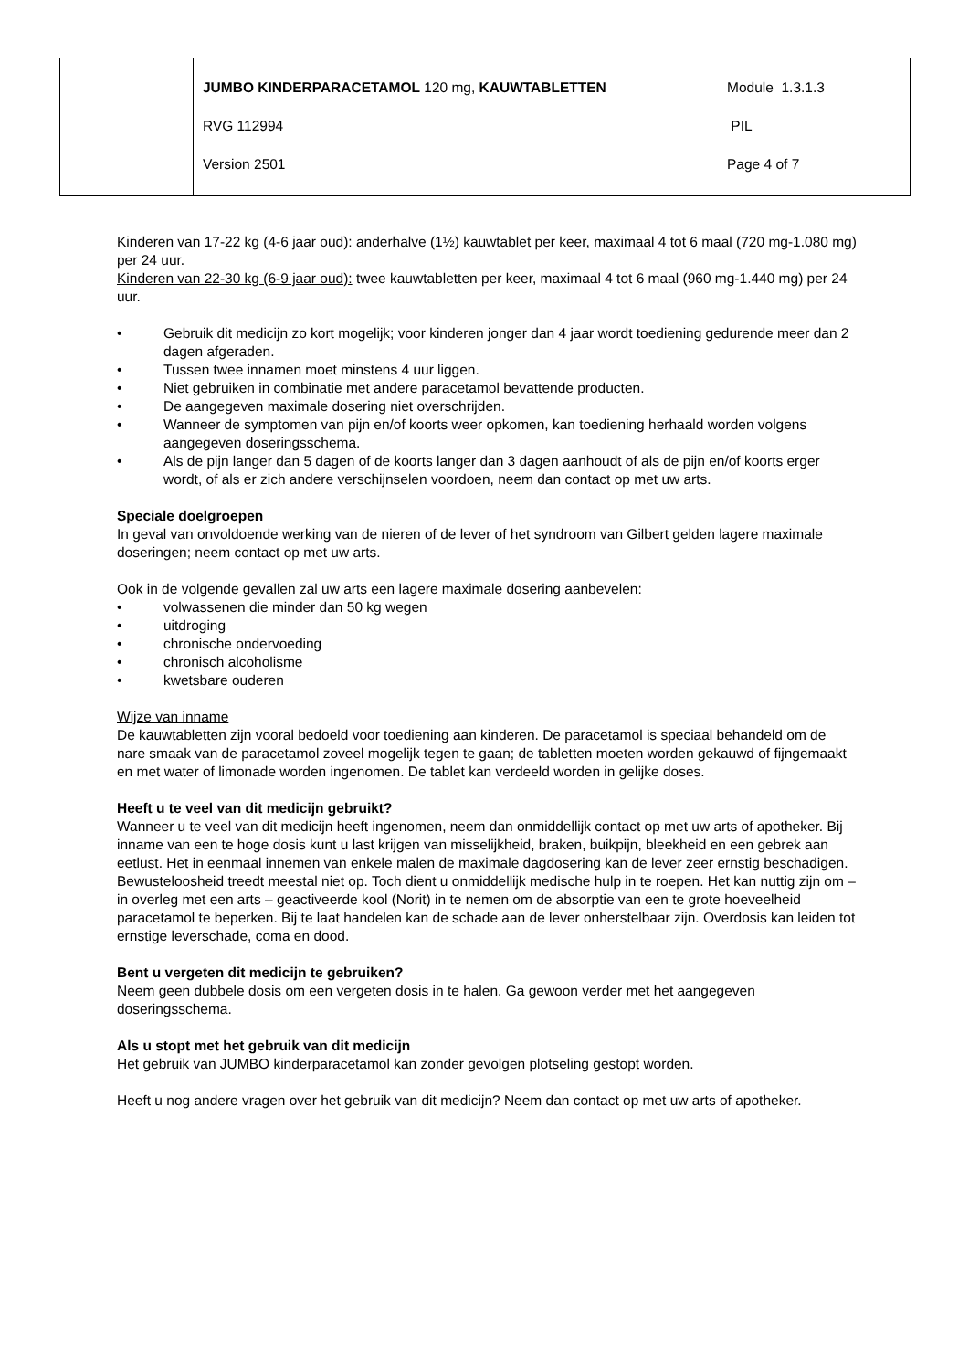| | / JUMBO KINDERPARACETAMOL 120 mg, KAUWTABLETTEN / Module 1.3.1.3 / / RVG 112994 / PIL / / Version 2501 / Page 4 of 7 / |
Kinderen van 17-22 kg (4-6 jaar oud): anderhalve (1½) kauwtablet per keer, maximaal 4 tot 6 maal (720 mg-1.080 mg) per 24 uur.
Kinderen van 22-30 kg (6-9 jaar oud): twee kauwtabletten per keer, maximaal 4 tot 6 maal (960 mg-1.440 mg) per 24 uur.
• Gebruik dit medicijn zo kort mogelijk; voor kinderen jonger dan 4 jaar wordt toediening gedurende meer dan 2 dagen afgeraden.
• Tussen twee innamen moet minstens 4 uur liggen.
• Niet gebruiken in combinatie met andere paracetamol bevattende producten.
• De aangegeven maximale dosering niet overschrijden.
• Wanneer de symptomen van pijn en/of koorts weer opkomen, kan toediening herhaald worden volgens aangegeven doseringsschema.
• Als de pijn langer dan 5 dagen of de koorts langer dan 3 dagen aanhoudt of als de pijn en/of koorts erger wordt, of als er zich andere verschijnselen voordoen, neem dan contact op met uw arts.
Speciale doelgroepen
In geval van onvoldoende werking van de nieren of de lever of het syndroom van Gilbert gelden lagere maximale doseringen; neem contact op met uw arts.
Ook in de volgende gevallen zal uw arts een lagere maximale dosering aanbevelen:
• volwassenen die minder dan 50 kg wegen
• uitdroging
• chronische ondervoeding
• chronisch alcoholisme
• kwetsbare ouderen
Wijze van inname
De kauwtabletten zijn vooral bedoeld voor toediening aan kinderen. De paracetamol is speciaal behandeld om de nare smaak van de paracetamol zoveel mogelijk tegen te gaan; de tabletten moeten worden gekauwd of fijngemaakt en met water of limonade worden ingenomen. De tablet kan verdeeld worden in gelijke doses.
Heeft u te veel van dit medicijn gebruikt?
Wanneer u te veel van dit medicijn heeft ingenomen, neem dan onmiddellijk contact op met uw arts of apotheker. Bij inname van een te hoge dosis kunt u last krijgen van misselijkheid, braken, buikpijn, bleekheid en een gebrek aan eetlust. Het in eenmaal innemen van enkele malen de maximale dagdosering kan de lever zeer ernstig beschadigen. Bewusteloosheid treedt meestal niet op. Toch dient u onmiddellijk medische hulp in te roepen. Het kan nuttig zijn om – in overleg met een arts – geactiveerde kool (Norit) in te nemen om de absorptie van een te grote hoeveelheid paracetamol te beperken. Bij te laat handelen kan de schade aan de lever onherstelbaar zijn. Overdosis kan leiden tot ernstige leverschade, coma en dood.
Bent u vergeten dit medicijn te gebruiken?
Neem geen dubbele dosis om een vergeten dosis in te halen. Ga gewoon verder met het aangegeven doseringsschema.
Als u stopt met het gebruik van dit medicijn
Het gebruik van JUMBO kinderparacetamol kan zonder gevolgen plotseling gestopt worden.
Heeft u nog andere vragen over het gebruik van dit medicijn? Neem dan contact op met uw arts of apotheker.